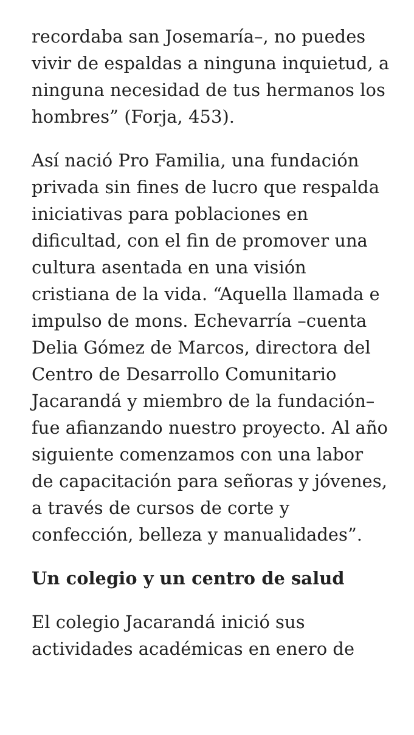recordaba san Josemaría–, no puedes vivir de espaldas a ninguna inquietud, a ninguna necesidad de tus hermanos los hombres” (Forja, 453).
Así nació Pro Familia, una fundación privada sin fines de lucro que respalda iniciativas para poblaciones en dificultad, con el fin de promover una cultura asentada en una visión cristiana de la vida. “Aquella llamada e impulso de mons. Echevarría –cuenta Delia Gómez de Marcos, directora del Centro de Desarrollo Comunitario Jacarandá y miembro de la fundación– fue afianzando nuestro proyecto. Al año siguiente comenzamos con una labor de capacitación para señoras y jóvenes, a través de cursos de corte y confección, belleza y manualidades”.
Un colegio y un centro de salud
El colegio Jacarandá inició sus actividades académicas en enero de